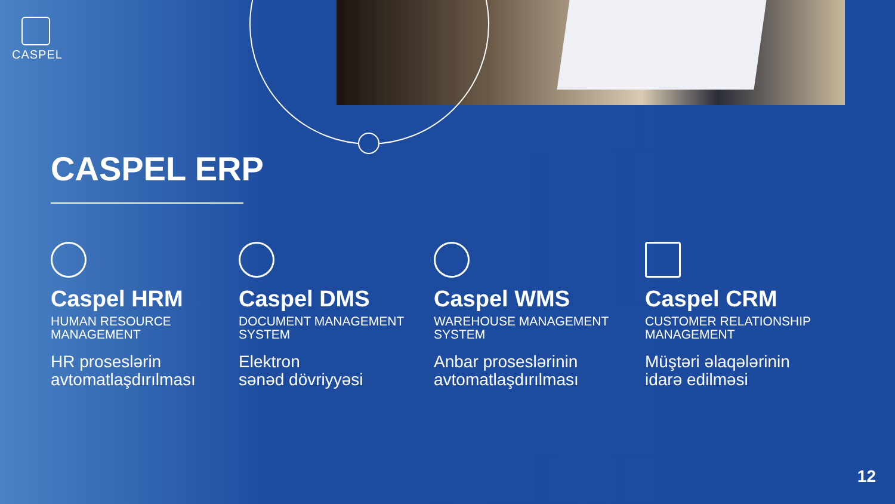CASPEL
CASPEL ERP
Caspel HRM
HUMAN RESOURCE
MANAGEMENT
HR proseslərin
avtomatlaşdırılması
Caspel DMS
DOCUMENT MANAGEMENT
SYSTEM
Elektron
sənəd dövriyyəsi
Caspel WMS
WAREHOUSE MANAGEMENT
SYSTEM
Anbar proseslərinin
avtomatlaşdırılması
Caspel CRM
CUSTOMER RELATIONSHIP
MANAGEMENT
Müştəri əlaqələrinin
idarə edilməsi
12